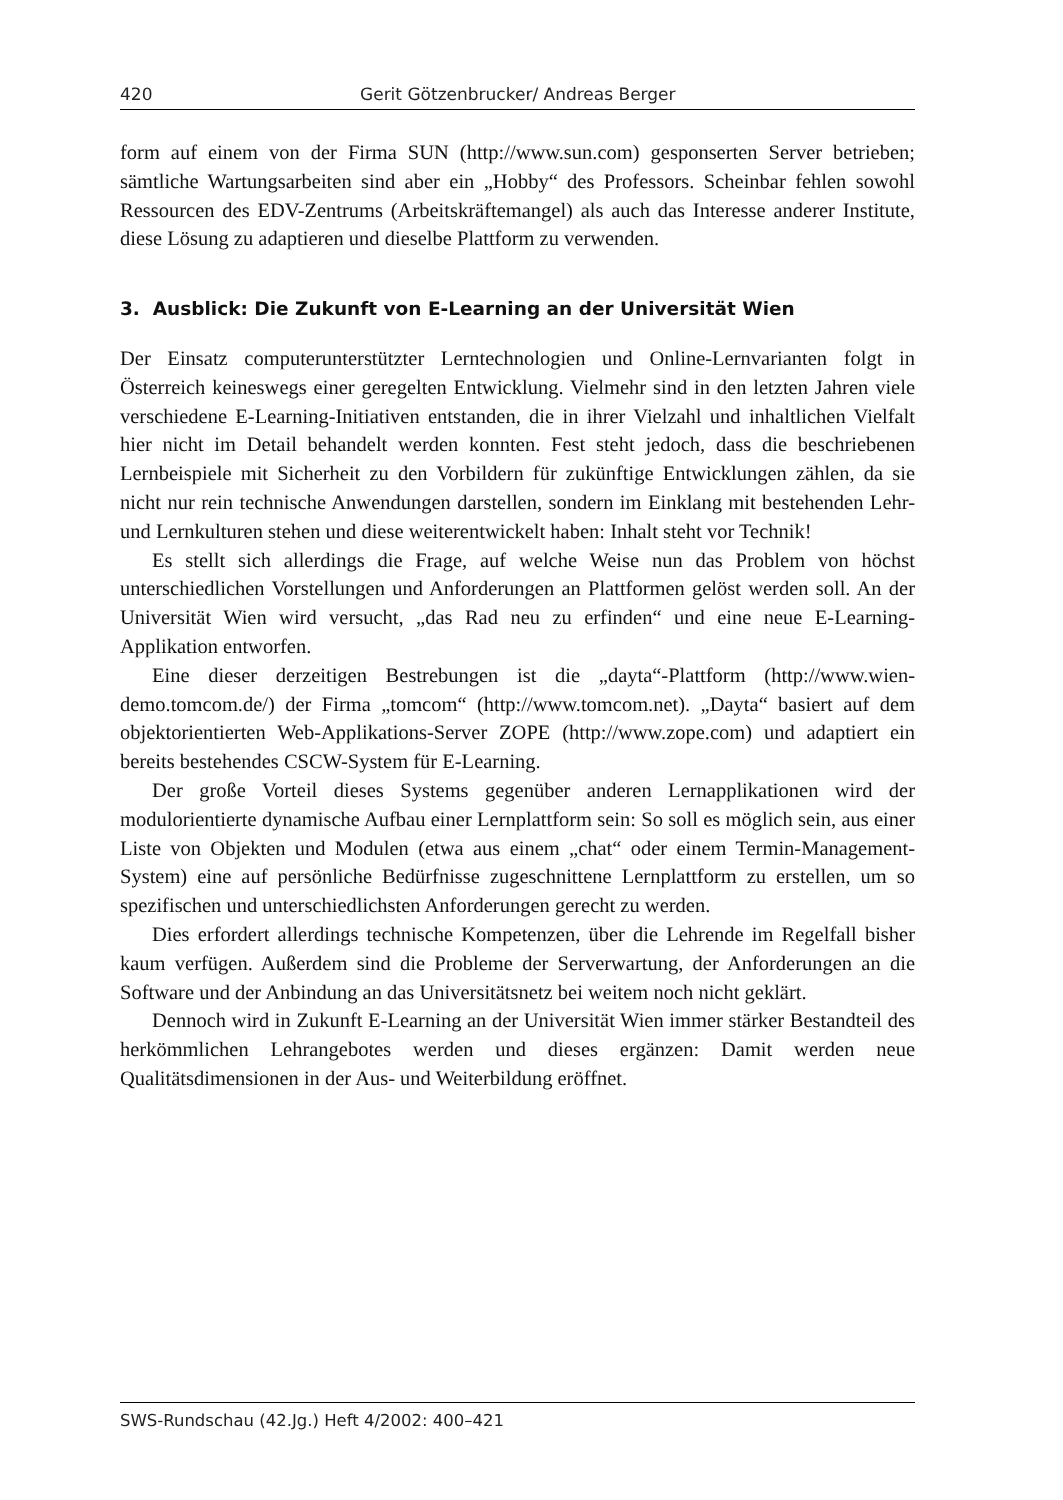420 Gerit Götzenbrucker/ Andreas Berger
form auf einem von der Firma SUN (http://www.sun.com) gesponserten Server betrieben; sämtliche Wartungsarbeiten sind aber ein „Hobby“ des Professors. Scheinbar fehlen sowohl Ressourcen des EDV-Zentrums (Arbeitskräftemangel) als auch das Interesse anderer Institute, diese Lösung zu adaptieren und dieselbe Plattform zu verwenden.
3. Ausblick: Die Zukunft von E-Learning an der Universität Wien
Der Einsatz computerunterstützter Lerntechnologien und Online-Lernvarianten folgt in Österreich keineswegs einer geregelten Entwicklung. Vielmehr sind in den letzten Jahren viele verschiedene E-Learning-Initiativen entstanden, die in ihrer Vielzahl und inhaltlichen Vielfalt hier nicht im Detail behandelt werden konnten. Fest steht jedoch, dass die beschriebenen Lernbeispiele mit Sicherheit zu den Vorbildern für zukünftige Entwicklungen zählen, da sie nicht nur rein technische Anwendungen darstellen, sondern im Einklang mit bestehenden Lehr- und Lernkulturen stehen und diese weiterentwickelt haben: Inhalt steht vor Technik!
Es stellt sich allerdings die Frage, auf welche Weise nun das Problem von höchst unterschiedlichen Vorstellungen und Anforderungen an Plattformen gelöst werden soll. An der Universität Wien wird versucht, „das Rad neu zu erfinden“ und eine neue E-Learning-Applikation entworfen.
Eine dieser derzeitigen Bestrebungen ist die „dayta“-Plattform (http://www.wien-demo.tomcom.de/) der Firma „tomcom“ (http://www.tomcom.net). „Dayta“ basiert auf dem objektorientierten Web-Applikations-Server ZOPE (http://www.zope.com) und adaptiert ein bereits bestehendes CSCW-System für E-Learning.
Der große Vorteil dieses Systems gegenüber anderen Lernapplikationen wird der modulorientierte dynamische Aufbau einer Lernplattform sein: So soll es möglich sein, aus einer Liste von Objekten und Modulen (etwa aus einem „chat“ oder einem Termin-Management-System) eine auf persönliche Bedürfnisse zugeschnittene Lernplattform zu erstellen, um so spezifischen und unterschiedlichsten Anforderungen gerecht zu werden.
Dies erfordert allerdings technische Kompetenzen, über die Lehrende im Regelfall bisher kaum verfügen. Außerdem sind die Probleme der Serverwartung, der Anforderungen an die Software und der Anbindung an das Universitätsnetz bei weitem noch nicht geklärt.
Dennoch wird in Zukunft E-Learning an der Universität Wien immer stärker Bestandteil des herkömmlichen Lehrangebotes werden und dieses ergänzen: Damit werden neue Qualitätsdimensionen in der Aus- und Weiterbildung eröffnet.
SWS-Rundschau (42.Jg.) Heft 4/2002: 400–421